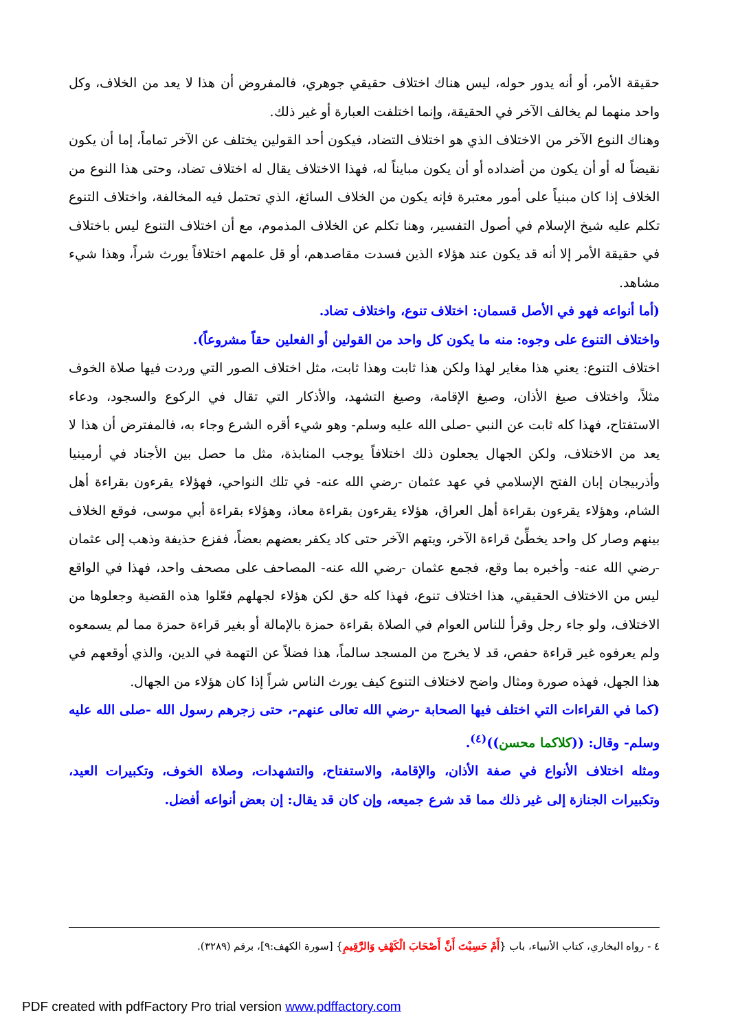حقيقة الأمر، أو أنه يدور حوله، ليس هناك اختلاف حقيقي جوهري، فالمفروض أن هذا لا يعد من الخلاف، وكل واحد منهما لم يخالف الآخر في الحقيقة، وإنما اختلفت العبارة أو غير ذلك.
وهناك النوع الآخر من الاختلاف الذي هو اختلاف التضاد، فيكون أحد القولين يختلف عن الآخر تماماً، إما أن يكون نقيضاً له أو أن يكون من أضداده أو أن يكون مبايناً له، فهذا الاختلاف يقال له اختلاف تضاد، وحتى هذا النوع من الخلاف إذا كان مبنياً على أمور معتبرة فإنه يكون من الخلاف السائغ، الذي تحتمل فيه المخالفة، واختلاف التنوع تكلم عليه شيخ الإسلام في أصول التفسير، وهنا تكلم عن الخلاف المذموم، مع أن اختلاف التنوع ليس باختلاف في حقيقة الأمر إلا أنه قد يكون عند هؤلاء الذين فسدت مقاصدهم، أو قل علمهم اختلافاً يورث شراً، وهذا شيء مشاهد.
(أما أنواعه فهو في الأصل قسمان: اختلاف تنوع، واختلاف تضاد.
واختلاف التنوع على وجوه: منه ما يكون كل واحد من القولين أو الفعلين حقاً مشروعاً).
اختلاف التنوع: يعني هذا مغاير لهذا ولكن هذا ثابت وهذا ثابت، مثل اختلاف الصور التي وردت فيها صلاة الخوف مثلاً، واختلاف صيغ الأذان، وصيغ الإقامة، وصيغ التشهد، والأذكار التي تقال في الركوع والسجود، ودعاء الاستفتاح، فهذا كله ثابت عن النبي -صلى الله عليه وسلم- وهو شيء أقره الشرع وجاء به، فالمفترض أن هذا لا يعد من الاختلاف، ولكن الجهال يجعلون ذلك اختلافاً يوجب المنابذة، مثل ما حصل بين الأجناد في أرمينيا وأذربيجان إبان الفتح الإسلامي في عهد عثمان -رضي الله عنه- في تلك النواحي، فهؤلاء يقرءون بقراءة أهل الشام، وهؤلاء يقرءون بقراءة أهل العراق، هؤلاء يقرءون بقراءة معاذ، وهؤلاء بقراءة أبي موسى، فوقع الخلاف بينهم وصار كل واحد يخطِّئ قراءة الآخر، ويتهم الآخر حتى كاد يكفر بعضهم بعضاً، ففزع حذيفة وذهب إلى عثمان -رضي الله عنه- وأخبره بما وقع، فجمع عثمان -رضي الله عنه- المصاحف على مصحف واحد، فهذا في الواقع ليس من الاختلاف الحقيقي، هذا اختلاف تنوع، فهذا كله حق لكن هؤلاء لجهلهم فعّلوا هذه القضية وجعلوها من الاختلاف، ولو جاء رجل وقرأ للناس العوام في الصلاة بقراءة حمزة بالإمالة أو بغير قراءة حمزة مما لم يسمعوه ولم يعرفوه غير قراءة حفص، قد لا يخرج من المسجد سالماً، هذا فضلاً عن التهمة في الدين، والذي أوقعهم في هذا الجهل، فهذه صورة ومثال واضح لاختلاف التنوع كيف يورث الناس شراً إذا كان هؤلاء من الجهال.
(كما في القراءات التي اختلف فيها الصحابة -رضي الله تعالى عنهم-، حتى زجرهم رسول الله -صلى الله عليه وسلم- وقال: ((كلاكما محسن))<sup>(٤)</sup>.
ومثله اختلاف الأنواع في صفة الأذان، والإقامة، والاستفتاح، والتشهدات، وصلاة الخوف، وتكبيرات العيد، وتكبيرات الجنازة إلى غير ذلك مما قد شرع جميعه، وإن كان قد يقال: إن بعض أنواعه أفضل.
٤ - رواه البخاري، كتاب الأنبياء، باب {أَمْ حَسِبْتَ أَنَّ أَصْحَابَ الْكَهْفِ وَالرَّقِيمِ} [سورة الكهف:٩]، برقم (٣٢٨٩).
PDF created with pdfFactory Pro trial version www.pdffactory.com